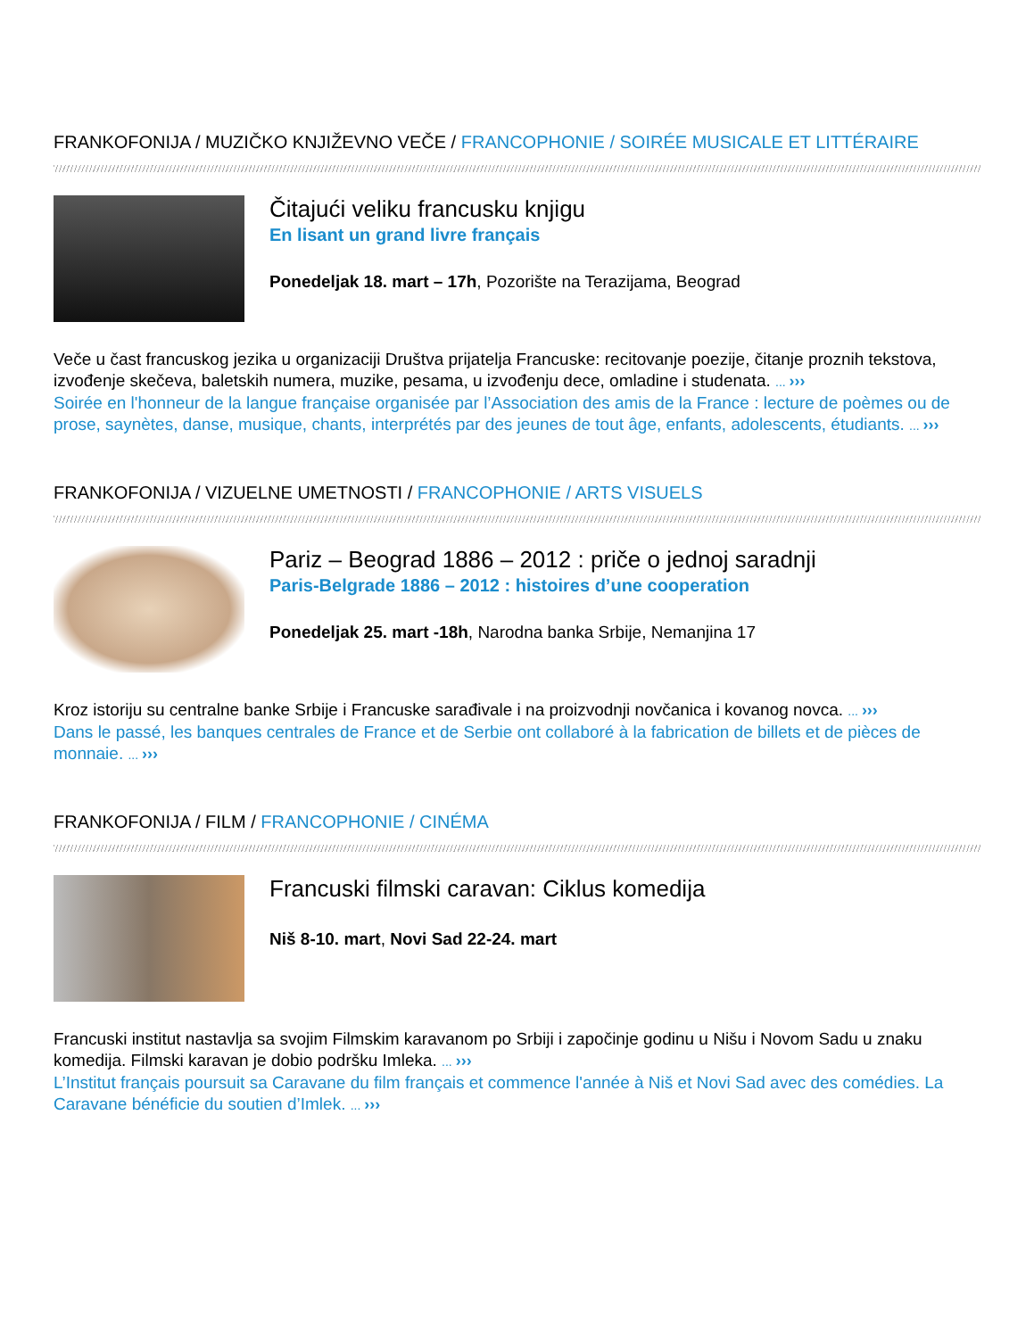FRANKOFONIJA / MUZIČKO KNJIŽEVNO VEČE / FRANCOPHONIE / SOIRÉE MUSICALE ET LITTÉRAIRE
Čitajući veliku francusku knjigu
En lisant un grand livre français
Ponedeljak 18. mart – 17h, Pozorište na Terazijama, Beograd
Veče u čast francuskog jezika u organizaciji Društva prijatelja Francuske: recitovanje poezije, čitanje proznih tekstova, izvođenje skečeva, baletskih numera, muzike, pesama, u izvođenju dece, omladine i studenata. ... ›››
Soirée en l'honneur de la langue française organisée par l’Association des amis de la France : lecture de poèmes ou de prose, saynètes, danse, musique, chants, interprétés par des jeunes de tout âge, enfants, adolescents, étudiants. ... ›››
FRANKOFONIJA / VIZUELNE UMETNOSTI / FRANCOPHONIE / ARTS VISUELS
Pariz – Beograd 1886 – 2012 : priče o jednoj saradnji
Paris-Belgrade 1886 – 2012 : histoires d’une cooperation
Ponedeljak 25. mart -18h, Narodna banka Srbije, Nemanjina 17
Kroz istoriju su centralne banke Srbije i Francuske sarađivale i na proizvodnji novčanica i kovanog novca. ... ›››
Dans le passé, les banques centrales de France et de Serbie ont collaboré à la fabrication de billets et de pièces de monnaie. ... ›››
FRANKOFONIJA / FILM / FRANCOPHONIE / CINÉMA
Francuski filmski caravan: Ciklus komedija
Niš 8-10. mart, Novi Sad 22-24. mart
Francuski institut nastavlja sa svojim Filmskim karavanom po Srbiji i započinje godinu u Nišu i Novom Sadu u znaku komedija. Filmski karavan je dobio podršku Imleka. ... ›››
L’Institut français poursuit sa Caravane du film français et commence l'année à Niš et Novi Sad avec des comédies. La Caravane bénéficie du soutien d’Imlek. ... ›››